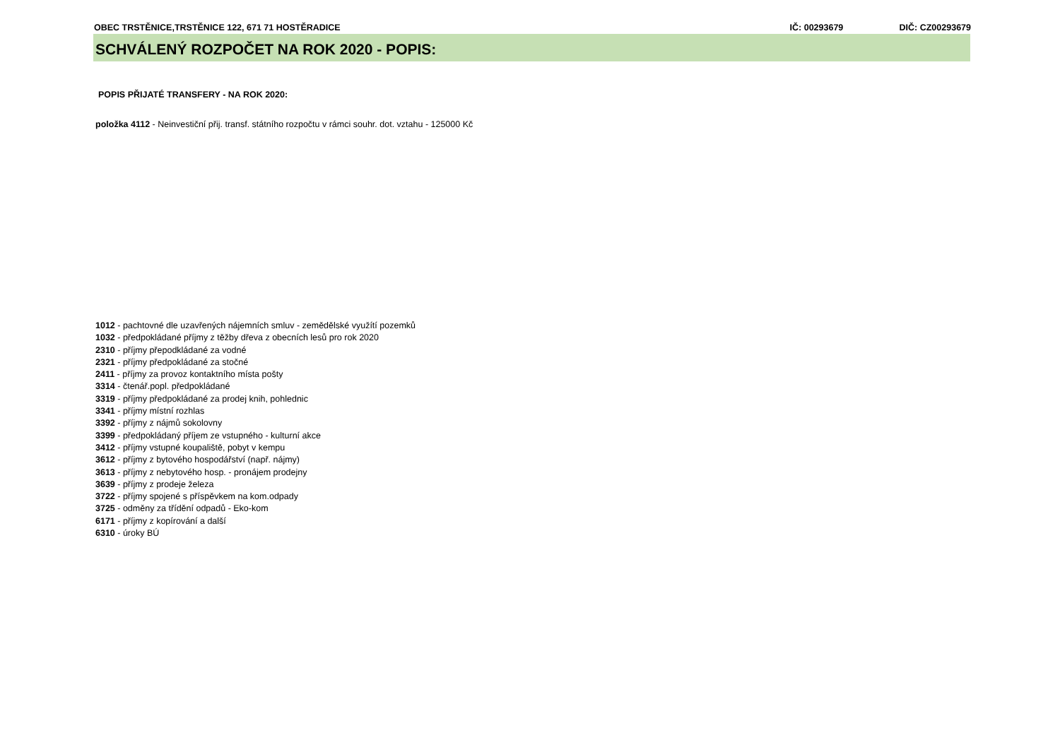OBEC TRSTĚNICE,TRSTĚNICE 122, 671 71 HOSTĚRADICE IČ: 00293679 DIČ: CZ00293679
SCHVÁLENÝ ROZPOČET NA ROK 2020 - POPIS:
POPIS PŘIJATÉ TRANSFERY - NA ROK 2020:
položka 4112 - Neinvestiční přij. transf. státního rozpočtu v rámci souhr. dot. vztahu - 125000 Kč
1012 - pachtovné dle uzavřených nájemních smluv - zemědělské využítí pozemků
1032 - předpokládané příjmy z těžby dřeva z obecních lesů pro rok 2020
2310 - příjmy přepodkládané za vodné
2321 - příjmy předpokládané za stočné
2411 - příjmy za provoz kontaktního místa pošty
3314 - čtenář.popl. předpokládané
3319 - příjmy předpokládané za prodej knih, pohlednic
3341 - příjmy místní rozhlas
3392 - příjmy z nájmů sokolovny
3399 - předpokládaný příjem ze vstupného - kulturní akce
3412 - příjmy vstupné koupaliště, pobyt v kempu
3612 - příjmy z bytového hospodářství (např. nájmy)
3613 - příjmy z nebytového hosp. - pronájem prodejny
3639 - příjmy z prodeje železa
3722 - příjmy spojené s příspěvkem na kom.odpady
3725 - odměny za třídění odpadů - Eko-kom
6171 - příjmy z kopírování a další
6310 - úroky BÚ